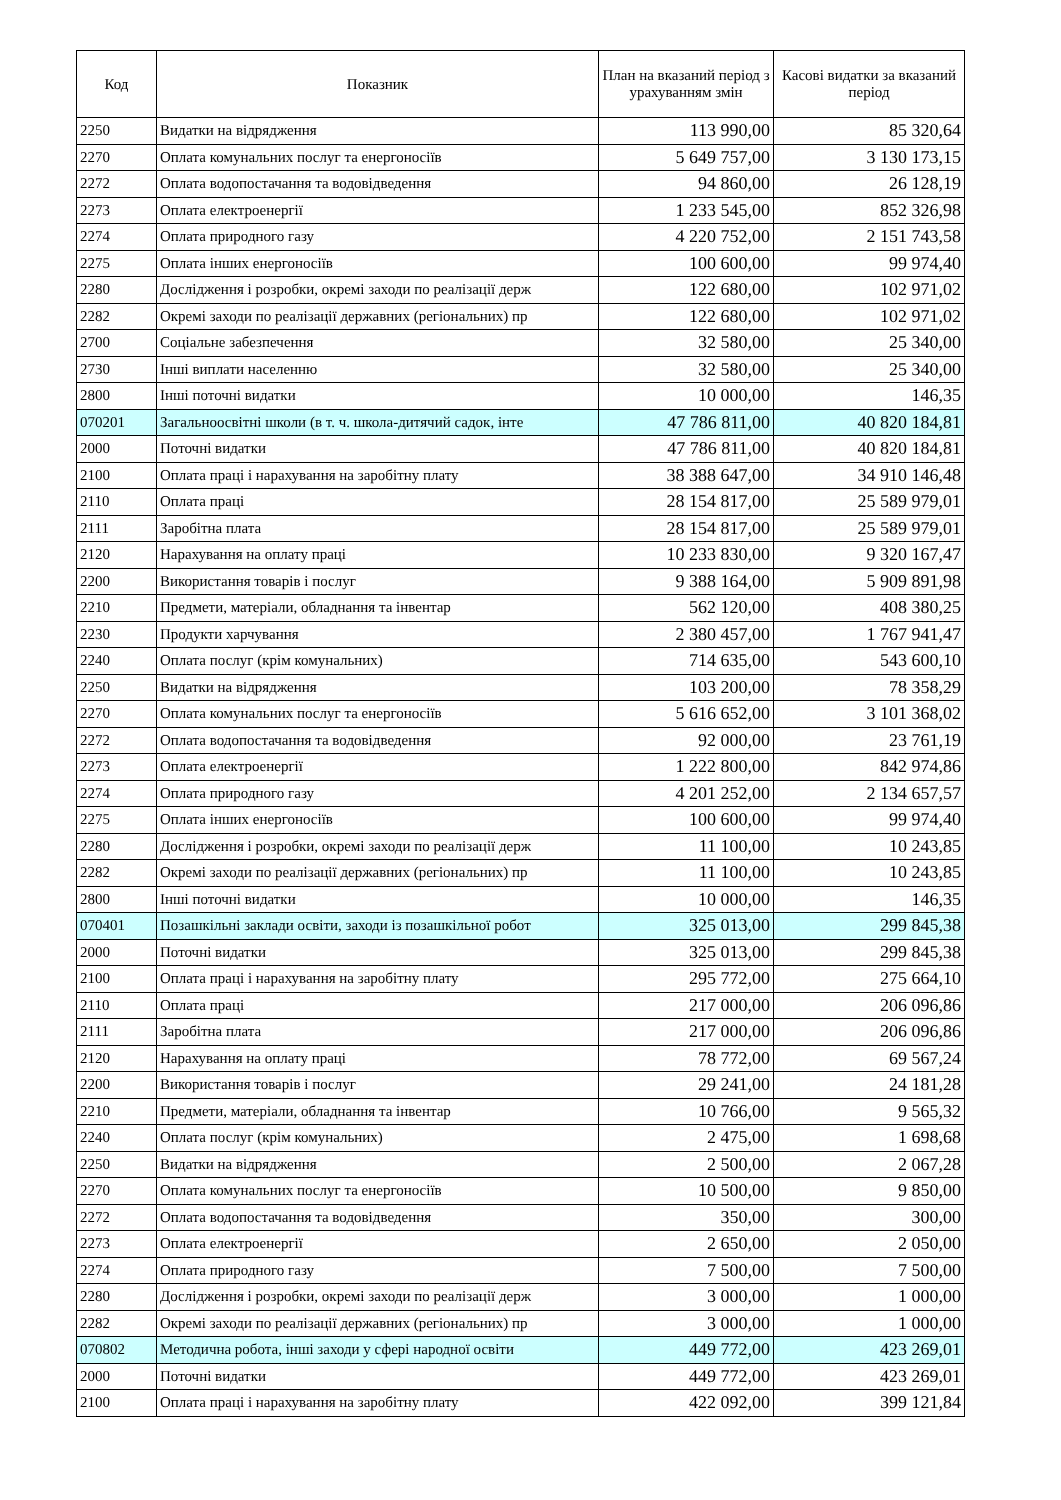| Код | Показник | План на вказаний період з урахуванням змін | Касові видатки за вказаний період |
| --- | --- | --- | --- |
| 2250 | Видатки на відрядження | 113 990,00 | 85 320,64 |
| 2270 | Оплата комунальних послуг та енергоносіїв | 5 649 757,00 | 3 130 173,15 |
| 2272 | Оплата водопостачання та водовідведення | 94 860,00 | 26 128,19 |
| 2273 | Оплата електроенергії | 1 233 545,00 | 852 326,98 |
| 2274 | Оплата природного газу | 4 220 752,00 | 2 151 743,58 |
| 2275 | Оплата інших енергоносіїв | 100 600,00 | 99 974,40 |
| 2280 | Дослідження і розробки, окремі заходи по реалізації держ | 122 680,00 | 102 971,02 |
| 2282 | Окремі заходи по реалізації державних (регіональних) пр | 122 680,00 | 102 971,02 |
| 2700 | Соціальне забезпечення | 32 580,00 | 25 340,00 |
| 2730 | Інші виплати населенню | 32 580,00 | 25 340,00 |
| 2800 | Інші поточні видатки | 10 000,00 | 146,35 |
| 070201 | Загальноосвітні школи (в т. ч. школа-дитячий садок, інте | 47 786 811,00 | 40 820 184,81 |
| 2000 | Поточні видатки | 47 786 811,00 | 40 820 184,81 |
| 2100 | Оплата праці і нарахування на заробітну плату | 38 388 647,00 | 34 910 146,48 |
| 2110 | Оплата праці | 28 154 817,00 | 25 589 979,01 |
| 2111 | Заробітна плата | 28 154 817,00 | 25 589 979,01 |
| 2120 | Нарахування на оплату праці | 10 233 830,00 | 9 320 167,47 |
| 2200 | Використання товарів і послуг | 9 388 164,00 | 5 909 891,98 |
| 2210 | Предмети, матеріали, обладнання та інвентар | 562 120,00 | 408 380,25 |
| 2230 | Продукти харчування | 2 380 457,00 | 1 767 941,47 |
| 2240 | Оплата послуг (крім комунальних) | 714 635,00 | 543 600,10 |
| 2250 | Видатки на відрядження | 103 200,00 | 78 358,29 |
| 2270 | Оплата комунальних послуг та енергоносіїв | 5 616 652,00 | 3 101 368,02 |
| 2272 | Оплата водопостачання та водовідведення | 92 000,00 | 23 761,19 |
| 2273 | Оплата електроенергії | 1 222 800,00 | 842 974,86 |
| 2274 | Оплата природного газу | 4 201 252,00 | 2 134 657,57 |
| 2275 | Оплата інших енергоносіїв | 100 600,00 | 99 974,40 |
| 2280 | Дослідження і розробки, окремі заходи по реалізації держ | 11 100,00 | 10 243,85 |
| 2282 | Окремі заходи по реалізації державних (регіональних) пр | 11 100,00 | 10 243,85 |
| 2800 | Інші поточні видатки | 10 000,00 | 146,35 |
| 070401 | Позашкільні заклади освіти, заходи із позашкільної робот | 325 013,00 | 299 845,38 |
| 2000 | Поточні видатки | 325 013,00 | 299 845,38 |
| 2100 | Оплата праці і нарахування на заробітну плату | 295 772,00 | 275 664,10 |
| 2110 | Оплата праці | 217 000,00 | 206 096,86 |
| 2111 | Заробітна плата | 217 000,00 | 206 096,86 |
| 2120 | Нарахування на оплату праці | 78 772,00 | 69 567,24 |
| 2200 | Використання товарів і послуг | 29 241,00 | 24 181,28 |
| 2210 | Предмети, матеріали, обладнання та інвентар | 10 766,00 | 9 565,32 |
| 2240 | Оплата послуг (крім комунальних) | 2 475,00 | 1 698,68 |
| 2250 | Видатки на відрядження | 2 500,00 | 2 067,28 |
| 2270 | Оплата комунальних послуг та енергоносіїв | 10 500,00 | 9 850,00 |
| 2272 | Оплата водопостачання та водовідведення | 350,00 | 300,00 |
| 2273 | Оплата електроенергії | 2 650,00 | 2 050,00 |
| 2274 | Оплата природного газу | 7 500,00 | 7 500,00 |
| 2280 | Дослідження і розробки, окремі заходи по реалізації держ | 3 000,00 | 1 000,00 |
| 2282 | Окремі заходи по реалізації державних (регіональних) пр | 3 000,00 | 1 000,00 |
| 070802 | Методична робота, інші заходи у сфері народної освіти | 449 772,00 | 423 269,01 |
| 2000 | Поточні видатки | 449 772,00 | 423 269,01 |
| 2100 | Оплата праці і нарахування на заробітну плату | 422 092,00 | 399 121,84 |